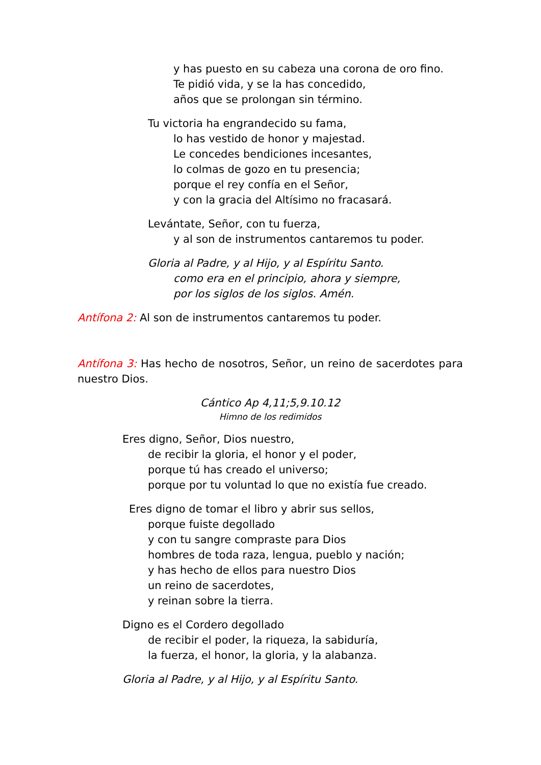y has puesto en su cabeza una corona de oro fino.
Te pidió vida, y se la has concedido,
años que se prolongan sin término.
Tu victoria ha engrandecido su fama,
lo has vestido de honor y majestad.
Le concedes bendiciones incesantes,
lo colmas de gozo en tu presencia;
porque el rey confía en el Señor,
y con la gracia del Altísimo no fracasará.
Levántate, Señor, con tu fuerza,
y al son de instrumentos cantaremos tu poder.
Gloria al Padre, y al Hijo, y al Espíritu Santo.
como era en el principio, ahora y siempre,
por los siglos de los siglos. Amén.
Antífona 2: Al son de instrumentos cantaremos tu poder.
Antífona 3: Has hecho de nosotros, Señor, un reino de sacerdotes para nuestro Dios.
Cántico Ap 4,11;5,9.10.12
Himno de los redimidos
Eres digno, Señor, Dios nuestro,
de recibir la gloria, el honor y el poder,
porque tú has creado el universo;
porque por tu voluntad lo que no existía fue creado.
Eres digno de tomar el libro y abrir sus sellos,
porque fuiste degollado
y con tu sangre compraste para Dios
hombres de toda raza, lengua, pueblo y nación;
y has hecho de ellos para nuestro Dios
un reino de sacerdotes,
y reinan sobre la tierra.
Digno es el Cordero degollado
de recibir el poder, la riqueza, la sabiduría,
la fuerza, el honor, la gloria, y la alabanza.
Gloria al Padre, y al Hijo, y al Espíritu Santo.